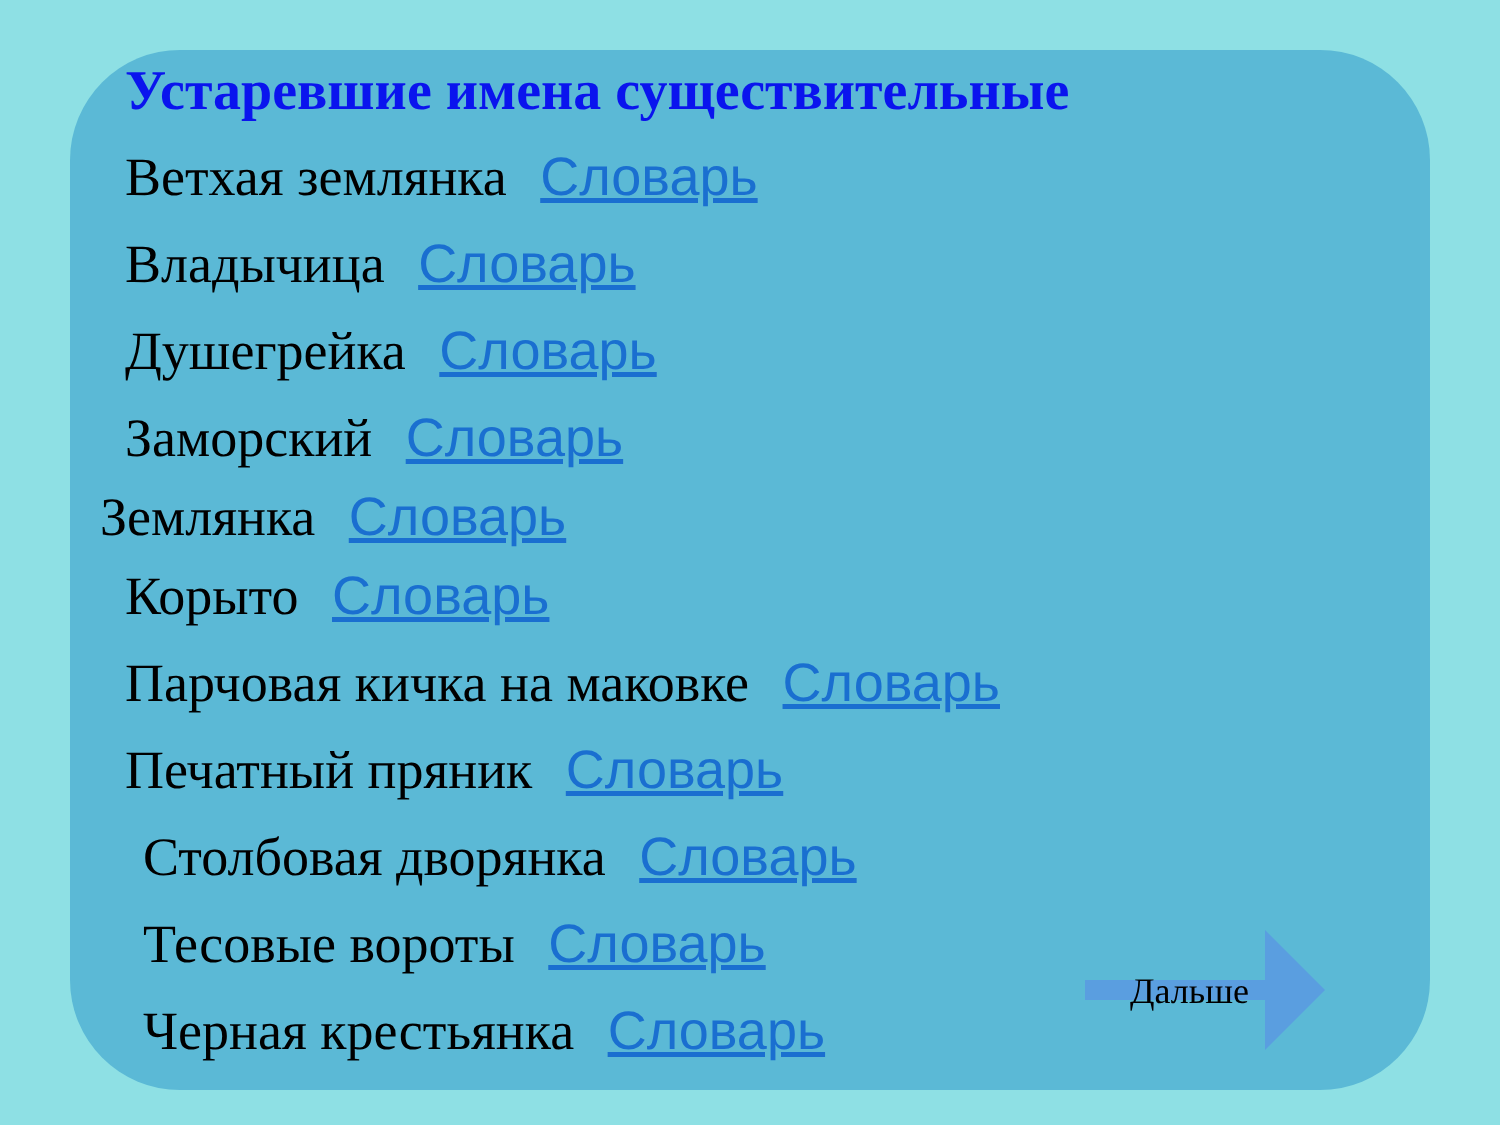Устаревшие имена существительные
Ветхая землянка Словарь
Владычица Словарь
Душегрейка Словарь
Заморский Словарь
Землянка Словарь
Корыто Словарь
Парчовая кичка на маковке Словарь
Печатный пряник Словарь
Столбовая дворянка Словарь
Тесовые вороты Словарь
Черная крестьянка Словарь
Дальше